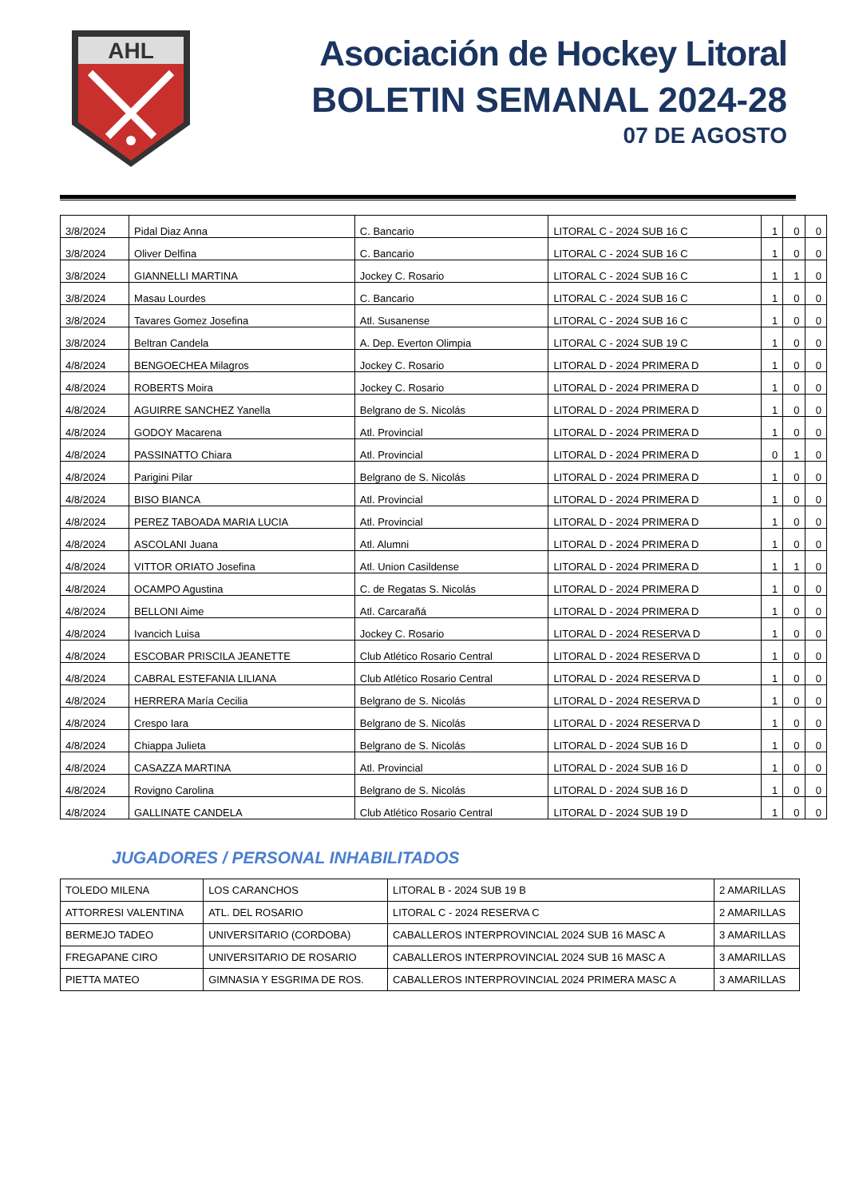AHL
Asociación de Hockey Litoral
BOLETIN SEMANAL 2024-28
07 DE AGOSTO
| 3/8/2024 | Pidal Diaz Anna | C. Bancario | LITORAL C - 2024 SUB 16 C | 1 | 0 | 0 |
| 3/8/2024 | Oliver Delfina | C. Bancario | LITORAL C - 2024 SUB 16 C | 1 | 0 | 0 |
| 3/8/2024 | GIANNELLI MARTINA | Jockey C. Rosario | LITORAL C - 2024 SUB 16 C | 1 | 1 | 0 |
| 3/8/2024 | Masau Lourdes | C. Bancario | LITORAL C - 2024 SUB 16 C | 1 | 0 | 0 |
| 3/8/2024 | Tavares Gomez Josefina | Atl. Susanense | LITORAL C - 2024 SUB 16 C | 1 | 0 | 0 |
| 3/8/2024 | Beltran Candela | A. Dep. Everton Olimpia | LITORAL C - 2024 SUB 19 C | 1 | 0 | 0 |
| 4/8/2024 | BENGOECHEA Milagros | Jockey C. Rosario | LITORAL D - 2024 PRIMERA D | 1 | 0 | 0 |
| 4/8/2024 | ROBERTS Moira | Jockey C. Rosario | LITORAL D - 2024 PRIMERA D | 1 | 0 | 0 |
| 4/8/2024 | AGUIRRE SANCHEZ Yanella | Belgrano de S. Nicolás | LITORAL D - 2024 PRIMERA D | 1 | 0 | 0 |
| 4/8/2024 | GODOY Macarena | Atl. Provincial | LITORAL D - 2024 PRIMERA D | 1 | 0 | 0 |
| 4/8/2024 | PASSINATTO Chiara | Atl. Provincial | LITORAL D - 2024 PRIMERA D | 0 | 1 | 0 |
| 4/8/2024 | Parigini Pilar | Belgrano de S. Nicolás | LITORAL D - 2024 PRIMERA D | 1 | 0 | 0 |
| 4/8/2024 | BISO BIANCA | Atl. Provincial | LITORAL D - 2024 PRIMERA D | 1 | 0 | 0 |
| 4/8/2024 | PEREZ TABOADA MARIA LUCIA | Atl. Provincial | LITORAL D - 2024 PRIMERA D | 1 | 0 | 0 |
| 4/8/2024 | ASCOLANI Juana | Atl. Alumni | LITORAL D - 2024 PRIMERA D | 1 | 0 | 0 |
| 4/8/2024 | VITTOR ORIATO Josefina | Atl. Union Casildense | LITORAL D - 2024 PRIMERA D | 1 | 1 | 0 |
| 4/8/2024 | OCAMPO Agustina | C. de Regatas S. Nicolás | LITORAL D - 2024 PRIMERA D | 1 | 0 | 0 |
| 4/8/2024 | BELLONI Aime | Atl. Carcarañá | LITORAL D - 2024 PRIMERA D | 1 | 0 | 0 |
| 4/8/2024 | Ivancich Luisa | Jockey C. Rosario | LITORAL D - 2024 RESERVA D | 1 | 0 | 0 |
| 4/8/2024 | ESCOBAR PRISCILA JEANETTE | Club Atlético Rosario Central | LITORAL D - 2024 RESERVA D | 1 | 0 | 0 |
| 4/8/2024 | CABRAL ESTEFANIA LILIANA | Club Atlético Rosario Central | LITORAL D - 2024 RESERVA D | 1 | 0 | 0 |
| 4/8/2024 | HERRERA María Cecilia | Belgrano de S. Nicolás | LITORAL D - 2024 RESERVA D | 1 | 0 | 0 |
| 4/8/2024 | Crespo Iara | Belgrano de S. Nicolás | LITORAL D - 2024 RESERVA D | 1 | 0 | 0 |
| 4/8/2024 | Chiappa Julieta | Belgrano de S. Nicolás | LITORAL D - 2024 SUB 16 D | 1 | 0 | 0 |
| 4/8/2024 | CASAZZA MARTINA | Atl. Provincial | LITORAL D - 2024 SUB 16 D | 1 | 0 | 0 |
| 4/8/2024 | Rovigno Carolina | Belgrano de S. Nicolás | LITORAL D - 2024 SUB 16 D | 1 | 0 | 0 |
| 4/8/2024 | GALLINATE CANDELA | Club Atlético Rosario Central | LITORAL D - 2024 SUB 19 D | 1 | 0 | 0 |
JUGADORES / PERSONAL INHABILITADOS
| TOLEDO MILENA | LOS CARANCHOS | LITORAL B - 2024 SUB 19 B | 2 AMARILLAS |
| ATTORRESI VALENTINA | ATL. DEL ROSARIO | LITORAL C - 2024 RESERVA C | 2 AMARILLAS |
| BERMEJO TADEO | UNIVERSITARIO (CORDOBA) | CABALLEROS INTERPROVINCIAL 2024 SUB 16 MASC A | 3 AMARILLAS |
| FREGAPANE CIRO | UNIVERSITARIO DE ROSARIO | CABALLEROS INTERPROVINCIAL 2024 SUB 16 MASC A | 3 AMARILLAS |
| PIETTA MATEO | GIMNASIA Y ESGRIMA DE ROS. | CABALLEROS INTERPROVINCIAL 2024 PRIMERA MASC A | 3 AMARILLAS |